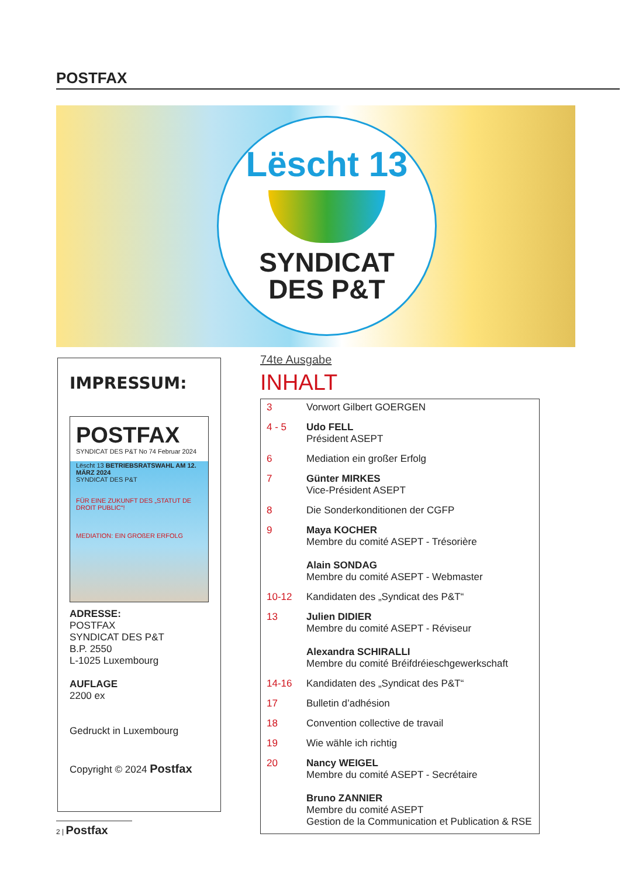POSTFAX
Lëscht 13
SYNDICAT
DES P&T
IMPRESSUM:
POSTFAX
SYNDICAT DES P&T No 74 Februar 2024
Lëscht 13 BETRIEBSRATSWAHL AM 12. MÄRZ 2024
SYNDICAT DES P&T
FÜR EINE ZUKUNFT DES „STATUT DE DROIT PUBLIC“!
MEDIATION: EIN GROßER ERFOLG
ADRESSE:
POSTFAX
SYNDICAT DES P&T
B.P. 2550
L-1025 Luxembourg
AUFLAGE
2200 ex
Gedruckt in Luxembourg
Copyright © 2024 Postfax
74te Ausgabe
INHALT
| 3 | Vorwort Gilbert GOERGEN |
| 4 - 5 | Udo FELL Président ASEPT |
| 6 | Mediation ein großer Erfolg |
| 7 | Günter MIRKES Vice-Président ASEPT |
| 8 | Die Sonderkonditionen der CGFP |
| 9 | Maya KOCHER Membre du comité ASEPT - Trésorière Alain SONDAG Membre du comité ASEPT - Webmaster |
| 10-12 | Kandidaten des „Syndicat des P&T“ |
| 13 | Julien DIDIER Membre du comité ASEPT - Réviseur Alexandra SCHIRALLI Membre du comité Bréifdréieschgewerkschaft |
| 14-16 | Kandidaten des „Syndicat des P&T“ |
| 17 | Bulletin d’adhésion |
| 18 | Convention collective de travail |
| 19 | Wie wähle ich richtig |
| 20 | Nancy WEIGEL Membre du comité ASEPT - Secrétaire Bruno ZANNIER Membre du comité ASEPT Gestion de la Communication et Publication & RSE |
2 | Postfax